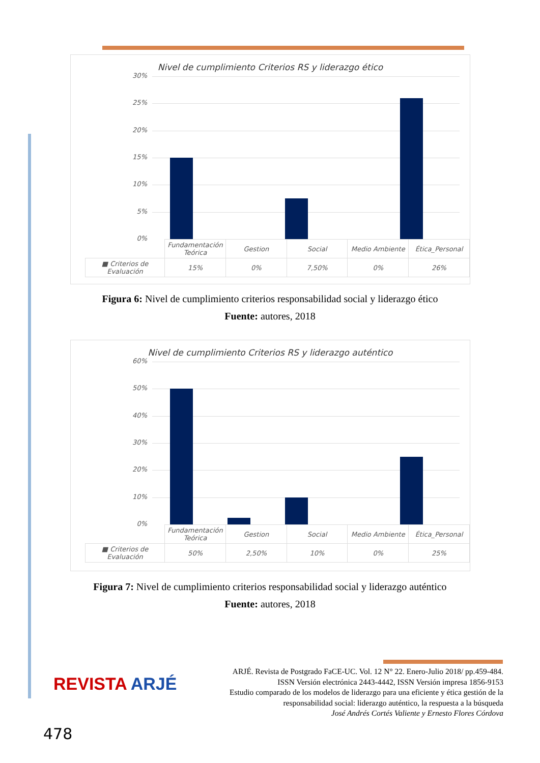Nivel de cumplimiento Criterios RS y liderazgo ético
30%
25%
20%
15%
10%
5%
0%
| | Fundamentación Teórica | Gestion | Social | Medio Ambiente | Ética_Personal |
| ■ Criterios de Evaluación | 15% | 0% | 7,50% | 0% | 26% |
Figura 6: Nivel de cumplimiento criterios responsabilidad social y liderazgo ético
Fuente: autores, 2018
Nivel de cumplimiento Criterios RS y liderazgo auténtico
60%
50%
40%
30%
20%
10%
0%
| | Fundamentación Teórica | Gestion | Social | Medio Ambiente | Ética_Personal |
| ■ Criterios de Evaluación | 50% | 2,50% | 10% | 0% | 25% |
Figura 7: Nivel de cumplimiento criterios responsabilidad social y liderazgo auténtico
Fuente: autores, 2018
REVISTA ARJÉ
ARJÉ. Revista de Postgrado FaCE-UC. Vol. 12 N° 22. Enero-Julio 2018/ pp.459-484.
ISSN Versión electrónica 2443-4442, ISSN Versión impresa 1856-9153
Estudio comparado de los modelos de liderazgo para una eficiente y ética gestión de la
responsabilidad social: liderazgo auténtico, la respuesta a la búsqueda
José Andrés Cortés Valiente y Ernesto Flores Córdova
478